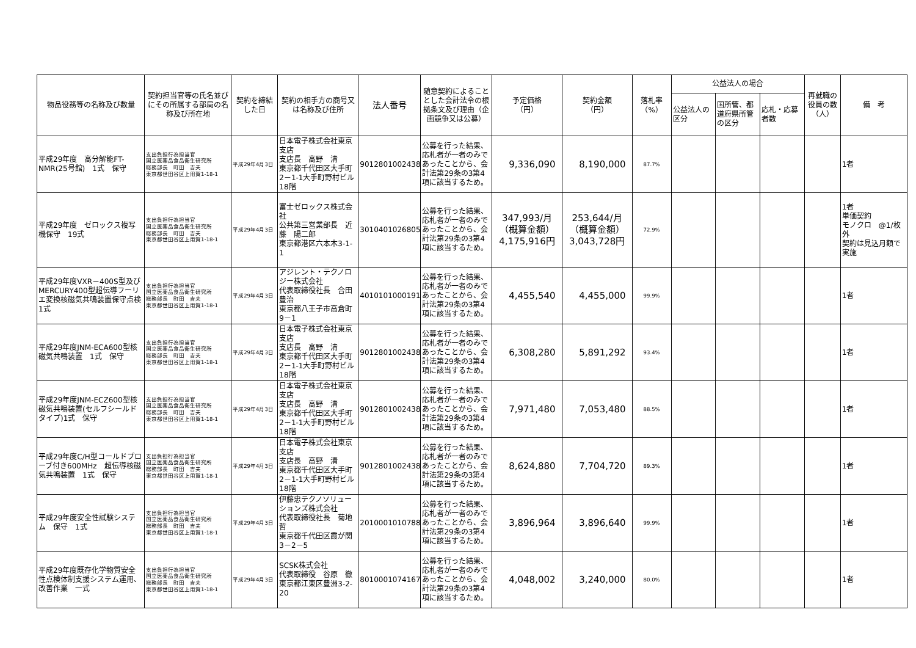| 物品役務等の名称及び数量 | 契約担当官等の氏名並びにその所属する部局の名称及び所在地 | 契約を締結した日 | 契約の相手方の商号又は名称及び住所 | 法人番号 | 随意契約によることとした会計法令の根拠条文及び理由（企画競争又は公募） | 予定価格 （円） | 契約金額 （円） | 落札率 （%） | 公益法人の場合 | | | 再就職の役員の数（人） | 備 考 |
| --- | --- | --- | --- | --- | --- | --- | --- | --- | --- | --- | --- | --- | --- |
| | | | | | | | | | 公益法人の区分 | 国所管、都道府県所管の区分 | 応札・応募者数 | | |
| 平成29年度 高分解能FT-NMR(25号館) 1式 保守 | 支出負担行為担当官 国立医薬品食品衛生研究所 総務部長 町田 吉夫 東京都世田谷区上用賀1-18-1 | 平成29年4月3日 | 日本電子株式会社東京支店 支店長 高野 清 東京都千代田区大手町2－1-1大手町野村ビル18階 | 9012801002438 | 公募を行った結果、応札者が一者のみであったことから、会計法第29条の3第4項に該当するため。 | 9,336,090 | 8,190,000 | 87.7% | | | | | 1者 |
| 平成29年度 ゼロックス複写機保守 19式 | 支出負担行為担当官 国立医薬品食品衛生研究所 総務部長 町田 吉夫 東京都世田谷区上用賀1-18-1 | 平成29年4月3日 | 富士ゼロックス株式会社 公共第三営業部長 近藤 陽二郎 東京都港区六本木3-1-1 | 3010401026805 | 公募を行った結果、応札者が一者のみであったことから、会計法第29条の3第4項に該当するため。 | 347,993/月 （概算金額） 4,175,916円 | 253,644/月 （概算金額） 3,043,728円 | 72.9% | | | | | 1者 単価契約 モノクロ @1/枚外 契約は見込月額で実施 |
| 平成29年度VXR－400S型及びMERCURY400型超伝導フーリエ変換核磁気共鳴装置保守点検 1式 | 支出負担行為担当官 国立医薬品食品衛生研究所 総務部長 町田 吉夫 東京都世田谷区上用賀1-18-1 | 平成29年4月3日 | アジレント・テクノロジー株式会社 代表取締役社長 合田豊治 東京都八王子市高倉町9－1 | 4010101000191 | 公募を行った結果、応札者が一者のみであったことから、会計法第29条の3第4項に該当するため。 | 4,455,540 | 4,455,000 | 99.9% | | | | | 1者 |
| 平成29年度JNM-ECA600型核磁気共鳴装置 1式 保守 | 支出負担行為担当官 国立医薬品食品衛生研究所 総務部長 町田 吉夫 東京都世田谷区上用賀1-18-1 | 平成29年4月3日 | 日本電子株式会社東京支店 支店長 高野 清 東京都千代田区大手町2－1-1大手町野村ビル18階 | 9012801002438 | 公募を行った結果、応札者が一者のみであったことから、会計法第29条の3第4項に該当するため。 | 6,308,280 | 5,891,292 | 93.4% | | | | | 1者 |
| 平成29年度JNM-ECZ600型核磁気共鳴装置(セルフシールドタイプ)1式 保守 | 支出負担行為担当官 国立医薬品食品衛生研究所 総務部長 町田 吉夫 東京都世田谷区上用賀1-18-1 | 平成29年4月3日 | 日本電子株式会社東京支店 支店長 高野 清 東京都千代田区大手町2－1-1大手町野村ビル18階 | 9012801002438 | 公募を行った結果、応札者が一者のみであったことから、会計法第29条の3第4項に該当するため。 | 7,971,480 | 7,053,480 | 88.5% | | | | | 1者 |
| 平成29年度C/H型コールドプローブ付き600MHz 超伝導核磁気共鳴装置 1式 保守 | 支出負担行為担当官 国立医薬品食品衛生研究所 総務部長 町田 吉夫 東京都世田谷区上用賀1-18-1 | 平成29年4月3日 | 日本電子株式会社東京支店 支店長 高野 清 東京都千代田区大手町2－1-1大手町野村ビル18階 | 9012801002438 | 公募を行った結果、応札者が一者のみであったことから、会計法第29条の3第4項に該当するため。 | 8,624,880 | 7,704,720 | 89.3% | | | | | 1者 |
| 平成29年度安全性試験システム 保守 1式 | 支出負担行為担当官 国立医薬品食品衛生研究所 総務部長 町田 吉夫 東京都世田谷区上用賀1-18-1 | 平成29年4月3日 | 伊藤忠テクノソリューションズ株式会社 代表取締役社長 菊地 哲 東京都千代田区霞が関3－2－5 | 2010001010788 | 公募を行った結果、応札者が一者のみであったことから、会計法第29条の3第4項に該当するため。 | 3,896,964 | 3,896,640 | 99.9% | | | | | 1者 |
| 平成29年度既存化学物質安全性点検体制支援システム運用、改善作業 一式 | 支出負担行為担当官 国立医薬品食品衛生研究所 総務部長 町田 吉夫 東京都世田谷区上用賀1-18-1 | 平成29年4月3日 | SCSK株式会社 代表取締役 谷原 徹 東京都江東区豊洲3-2-20 | 8010001074167 | 公募を行った結果、応札者が一者のみであったことから、会計法第29条の3第4項に該当するため。 | 4,048,002 | 3,240,000 | 80.0% | | | | | 1者 |